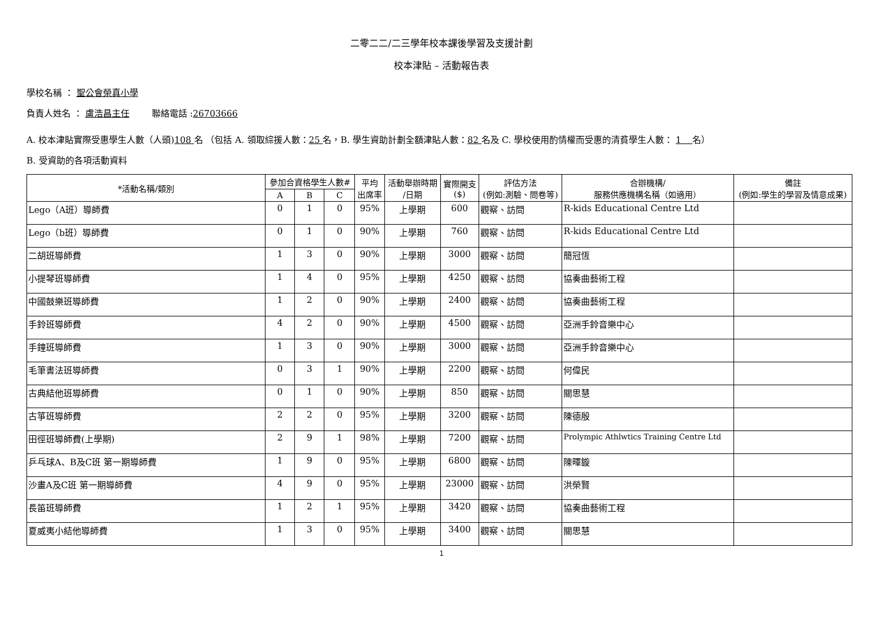二零二二/二三學年校本課後學習及支援計劃
校本津貼 – 活動報告表
學校名稱 ： 聖公會榮真小學
負責人姓名 ： 盧浩昌主任 聯絡電話 :26703666
A. 校本津貼實際受惠學生人數（人頭)108 名 （包括 A. 領取綜援人數：25 名，B. 學生資助計劃全額津貼人數：82 名及 C. 學校使用酌情權而受惠的清貧學生人數： 1 名）
B. 受資助的各項活動資料
| *活動名稱/類別 | 參加合資格學生人數# | | | 平均 出席率 | 活動舉辦時期 /日期 | 實際開支 ($) | 評估方法 (例如:測驗、問卷等) | 合辦機構/ 服務供應機構名稱（如適用） | 備註 (例如:學生的學習及情意成果) |
| --- | --- | --- | --- | --- | --- | --- | --- | --- | --- |
| | A | B | C | | | | | | |
| Lego（A班）導師費 | 0 | 1 | 0 | 95% | 上學期 | 600 | 觀察、訪問 | R-kids Educational Centre Ltd | |
| Lego（b班）導師費 | 0 | 1 | 0 | 90% | 上學期 | 760 | 觀察、訪問 | R-kids Educational Centre Ltd | |
| 二胡班導師費 | 1 | 3 | 0 | 90% | 上學期 | 3000 | 觀察、訪問 | 簡冠恆 | |
| 小提琴班導師費 | 1 | 4 | 0 | 95% | 上學期 | 4250 | 觀察、訪問 | 協奏曲藝術工程 | |
| 中國鼓樂班導師費 | 1 | 2 | 0 | 90% | 上學期 | 2400 | 觀察、訪問 | 協奏曲藝術工程 | |
| 手鈴班導師費 | 4 | 2 | 0 | 90% | 上學期 | 4500 | 觀察、訪問 | 亞洲手鈴音樂中心 | |
| 手鐘班導師費 | 1 | 3 | 0 | 90% | 上學期 | 3000 | 觀察、訪問 | 亞洲手鈴音樂中心 | |
| 毛筆書法班導師費 | 0 | 3 | 1 | 90% | 上學期 | 2200 | 觀察、訪問 | 何偉民 | |
| 古典結他班導師費 | 0 | 1 | 0 | 90% | 上學期 | 850 | 觀察、訪問 | 關思慧 | |
| 古箏班導師費 | 2 | 2 | 0 | 95% | 上學期 | 3200 | 觀察、訪問 | 陳德殷 | |
| 田徑班導師費(上學期) | 2 | 9 | 1 | 98% | 上學期 | 7200 | 觀察、訪問 | Prolympic Athlwtics Training Centre Ltd | |
| 乒乓球A、B及C班 第一期導師費 | 1 | 9 | 0 | 95% | 上學期 | 6800 | 觀察、訪問 | 陳暉鏇 | |
| 沙畫A及C班 第一期導師費 | 4 | 9 | 0 | 95% | 上學期 | 23000 | 觀察、訪問 | 洪榮賢 | |
| 長笛班導師費 | 1 | 2 | 1 | 95% | 上學期 | 3420 | 觀察、訪問 | 協奏曲藝術工程 | |
| 夏威夷小結他導師費 | 1 | 3 | 0 | 95% | 上學期 | 3400 | 觀察、訪問 | 關思慧 | |
1